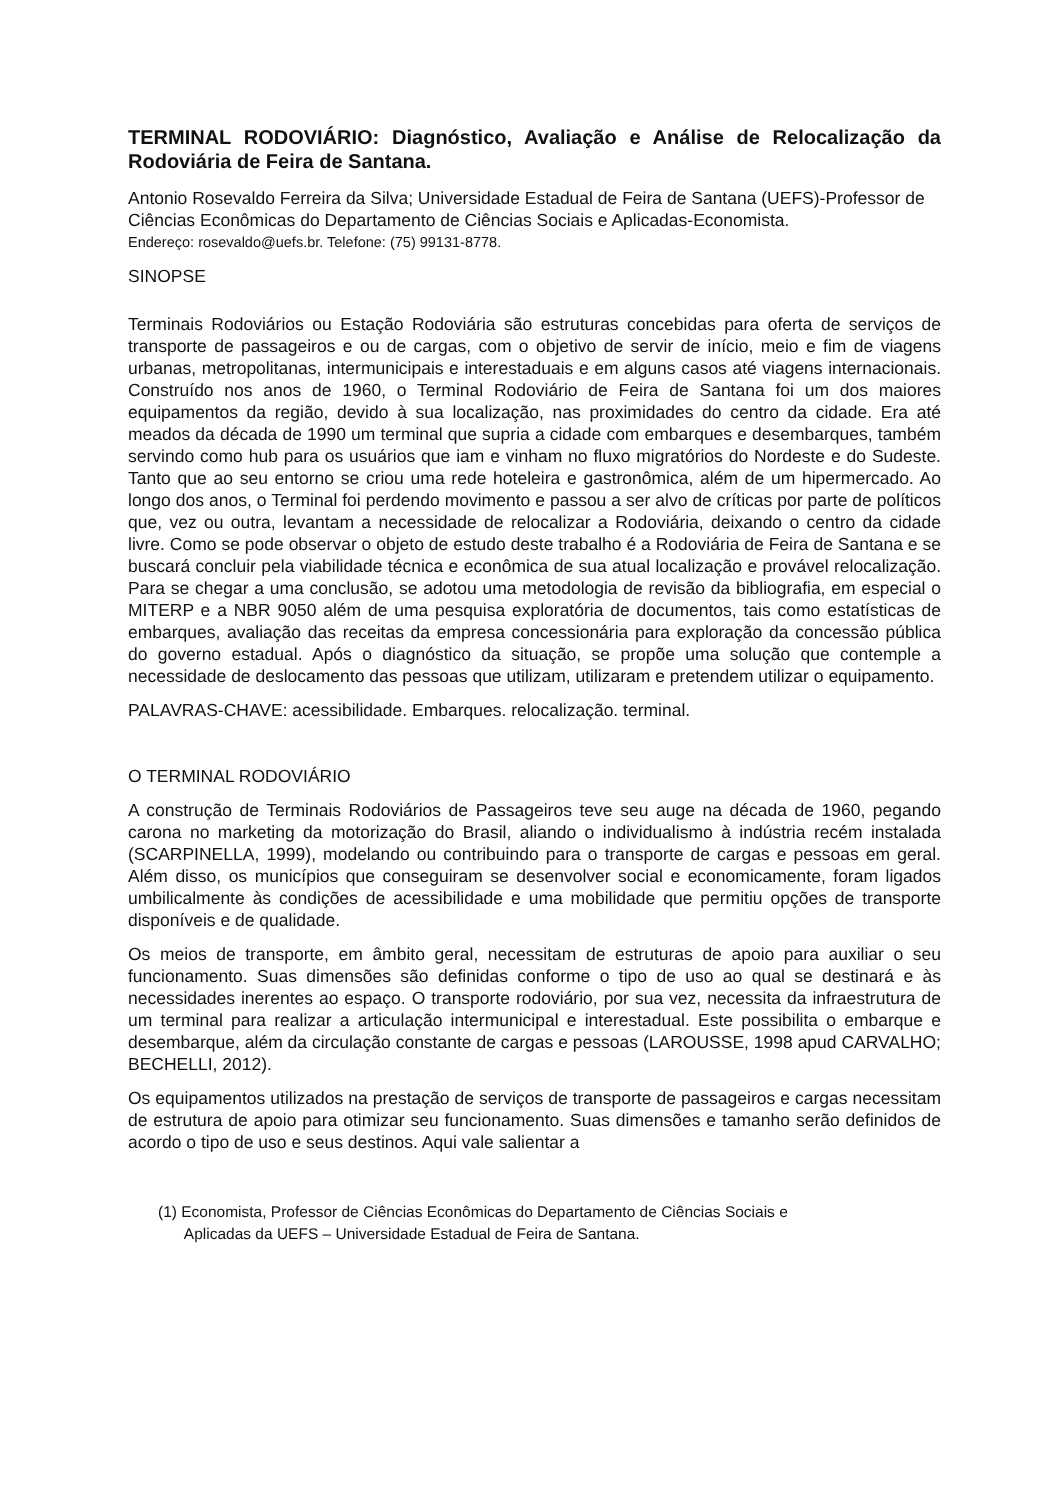TERMINAL RODOVIÁRIO: Diagnóstico, Avaliação e Análise de Relocalização da Rodoviária de Feira de Santana.
Antonio Rosevaldo Ferreira da Silva; Universidade Estadual de Feira de Santana (UEFS)-Professor de Ciências Econômicas do Departamento de Ciências Sociais e Aplicadas-Economista.
Endereço: rosevaldo@uefs.br. Telefone: (75) 99131-8778.
SINOPSE
Terminais Rodoviários ou Estação Rodoviária são estruturas concebidas para oferta de serviços de transporte de passageiros e ou de cargas, com o objetivo de servir de início, meio e fim de viagens urbanas, metropolitanas, intermunicipais e interestaduais e em alguns casos até viagens internacionais. Construído nos anos de 1960, o Terminal Rodoviário de Feira de Santana foi um dos maiores equipamentos da região, devido à sua localização, nas proximidades do centro da cidade. Era até meados da década de 1990 um terminal que supria a cidade com embarques e desembarques, também servindo como hub para os usuários que iam e vinham no fluxo migratórios do Nordeste e do Sudeste. Tanto que ao seu entorno se criou uma rede hoteleira e gastronômica, além de um hipermercado. Ao longo dos anos, o Terminal foi perdendo movimento e passou a ser alvo de críticas por parte de políticos que, vez ou outra, levantam a necessidade de relocalizar a Rodoviária, deixando o centro da cidade livre. Como se pode observar o objeto de estudo deste trabalho é a Rodoviária de Feira de Santana e se buscará concluir pela viabilidade técnica e econômica de sua atual localização e provável relocalização. Para se chegar a uma conclusão, se adotou uma metodologia de revisão da bibliografia, em especial o MITERP e a NBR 9050 além de uma pesquisa exploratória de documentos, tais como estatísticas de embarques, avaliação das receitas da empresa concessionária para exploração da concessão pública do governo estadual. Após o diagnóstico da situação, se propõe uma solução que contemple a necessidade de deslocamento das pessoas que utilizam, utilizaram e pretendem utilizar o equipamento.
PALAVRAS-CHAVE: acessibilidade. Embarques. relocalização. terminal.
O TERMINAL RODOVIÁRIO
A construção de Terminais Rodoviários de Passageiros teve seu auge na década de 1960, pegando carona no marketing da motorização do Brasil, aliando o individualismo à indústria recém instalada (SCARPINELLA, 1999), modelando ou contribuindo para o transporte de cargas e pessoas em geral. Além disso, os municípios que conseguiram se desenvolver social e economicamente, foram ligados umbilicalmente às condições de acessibilidade e uma mobilidade que permitiu opções de transporte disponíveis e de qualidade.
Os meios de transporte, em âmbito geral, necessitam de estruturas de apoio para auxiliar o seu funcionamento. Suas dimensões são definidas conforme o tipo de uso ao qual se destinará e às necessidades inerentes ao espaço. O transporte rodoviário, por sua vez, necessita da infraestrutura de um terminal para realizar a articulação intermunicipal e interestadual. Este possibilita o embarque e desembarque, além da circulação constante de cargas e pessoas (LAROUSSE, 1998 apud CARVALHO; BECHELLI, 2012).
Os equipamentos utilizados na prestação de serviços de transporte de passageiros e cargas necessitam de estrutura de apoio para otimizar seu funcionamento. Suas dimensões e tamanho serão definidos de acordo o tipo de uso e seus destinos. Aqui vale salientar a
(1) Economista, Professor de Ciências Econômicas do Departamento de Ciências Sociais e
Aplicadas da UEFS – Universidade Estadual de Feira de Santana.